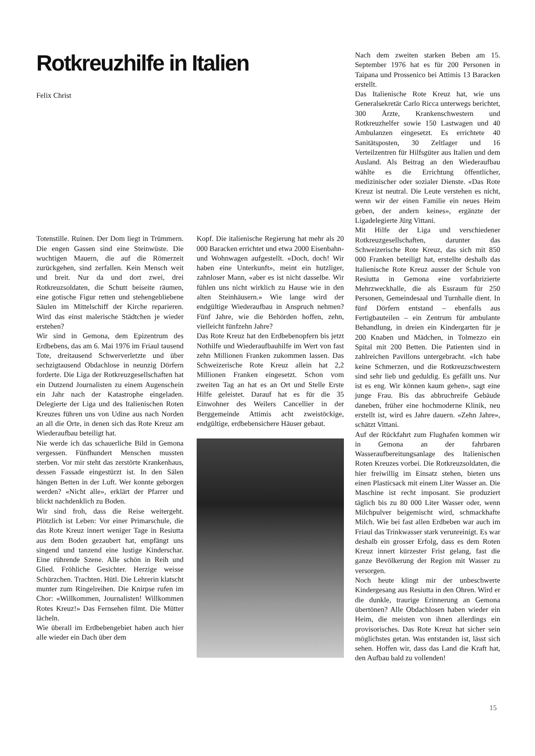Rotkreuzhilfe in Italien
Felix Christ
Totenstille. Ruinen. Der Dom liegt in Trümmern. Die engen Gassen sind eine Steinwüste. Die wuchtigen Mauern, die auf die Römerzeit zurückgehen, sind zerfallen. Kein Mensch weit und breit. Nur da und dort zwei, drei Rotkreuzsoldaten, die Schutt beiseite räumen, eine gotische Figur retten und stehengebliebene Säulen im Mittelschiff der Kirche reparieren. Wird das einst malerische Städtchen je wieder erstehen?
Wir sind in Gemona, dem Epizentrum des Erdbebens, das am 6. Mai 1976 im Friaul tausend Tote, dreitausend Schwerverletzte und über sechzigtausend Obdachlose in neunzig Dörfern forderte. Die Liga der Rotkreuzgesellschaften hat ein Dutzend Journalisten zu einem Augenschein ein Jahr nach der Katastrophe eingeladen. Delegierte der Liga und des Italienischen Roten Kreuzes führen uns von Udine aus nach Norden an all die Orte, in denen sich das Rote Kreuz am Wiederaufbau beteiligt hat.
Nie werde ich das schauerliche Bild in Gemona vergessen. Fünfhundert Menschen mussten sterben. Vor mir steht das zerstörte Krankenhaus, dessen Fassade eingestürzt ist. In den Sälen hängen Betten in der Luft. Wer konnte geborgen werden? «Nicht alle», erklärt der Pfarrer und blickt nachdenklich zu Boden.
Wir sind froh, dass die Reise weitergeht. Plötzlich ist Leben: Vor einer Primarschule, die das Rote Kreuz innert weniger Tage in Resiutta aus dem Boden gezaubert hat, empfängt uns singend und tanzend eine lustige Kinderschar. Eine rührende Szene. Alle schön in Reih und Glied. Fröhliche Gesichter. Herzige weisse Schürzchen. Trachten. Hütl. Die Lehrerin klatscht munter zum Ringelreihen. Die Knirpse rufen im Chor: «Willkommen, Journalisten! Willkommen Rotes Kreuz!» Das Fernsehen filmt. Die Mütter lächeln.
Wie überall im Erdbebengebiet haben auch hier alle wieder ein Dach über dem
Kopf. Die italienische Regierung hat mehr als 20 000 Baracken errichtet und etwa 2000 Eisenbahn- und Wohnwagen aufgestellt. «Doch, doch! Wir haben eine Unterkunft», meint ein hutzliger, zahnloser Mann, «aber es ist nicht dasselbe. Wir fühlen uns nicht wirklich zu Hause wie in den alten Steinhäusern.» Wie lange wird der endgültige Wiederaufbau in Anspruch nehmen? Fünf Jahre, wie die Behörden hoffen, zehn, vielleicht fünfzehn Jahre?
Das Rote Kreuz hat den Erdbebenopfern bis jetzt Nothilfe und Wiederaufbauhilfe im Wert von fast zehn Millionen Franken zukommen lassen. Das Schweizerische Rote Kreuz allein hat 2,2 Millionen Franken eingesetzt. Schon vom zweiten Tag an hat es an Ort und Stelle Erste Hilfe geleistet. Darauf hat es für die 35 Einwohner des Weilers Cancellier in der Berggemeinde Attimis acht zweistöckige, endgültige, erdbebensichere Häuser gebaut.
Nach dem zweiten starken Beben am 15. September 1976 hat es für 200 Personen in Taipana und Prossenico bei Attimis 13 Baracken erstellt.
Das Italienische Rote Kreuz hat, wie uns Generalsekretär Carlo Ricca unterwegs berichtet, 300 Ärzte, Krankenschwestern und Rotkreuzhelfer sowie 150 Lastwagen und 40 Ambulanzen eingesetzt. Es errichtete 40 Sanitätsposten, 30 Zeltlager und 16 Verteilzentren für Hilfsgüter aus Italien und dem Ausland. Als Beitrag an den Wiederaufbau wählte es die Errichtung öffentlicher, medizinischer oder sozialer Dienste. «Das Rote Kreuz ist neutral. Die Leute verstehen es nicht, wenn wir der einen Familie ein neues Heim geben, der andern keines», ergänzte der Ligadelegierte Jürg Vittani.
Mit Hilfe der Liga und verschiedener Rotkreuzgesellschaften, darunter das Schweizerische Rote Kreuz, das sich mit 850 000 Franken beteiligt hat, erstellte deshalb das Italienische Rote Kreuz ausser der Schule von Resiutta in Gemona eine vorfabrizierte Mehrzweckhalle, die als Essraum für 250 Personen, Gemeindesaal und Turnhalle dient. In fünf Dörfern entstand – ebenfalls aus Fertigbauteilen – ein Zentrum für ambulante Behandlung, in dreien ein Kindergarten für je 200 Knaben und Mädchen, in Tolmezzo ein Spital mit 200 Betten. Die Patienten sind in zahlreichen Pavillons untergebracht. «Ich habe keine Schmerzen, und die Rotkreuzschwestern sind sehr lieb und geduldig. Es gefällt uns. Nur ist es eng. Wir können kaum gehen», sagt eine junge Frau. Bis das abbruchreife Gebäude daneben, früher eine hochmoderne Klinik, neu erstellt ist, wird es Jahre dauern. «Zehn Jahre», schätzt Vittani.
Auf der Rückfahrt zum Flughafen kommen wir in Gemona an der fahrbaren Wasseraufbereitungsanlage des Italienischen Roten Kreuzes vorbei. Die Rotkreuzsoldaten, die hier freiwillig im Einsatz stehen, bieten uns einen Plasticsack mit einem Liter Wasser an. Die Maschine ist recht imposant. Sie produziert täglich bis zu 80 000 Liter Wasser oder, wenn Milchpulver beigemischt wird, schmackhafte Milch. Wie bei fast allen Erdbeben war auch im Friaul das Trinkwasser stark verunreinigt. Es war deshalb ein grosser Erfolg, dass es dem Roten Kreuz innert kürzester Frist gelang, fast die ganze Bevölkerung der Region mit Wasser zu versorgen.
Noch heute klingt mir der unbeschwerte Kindergesang aus Resiutta in den Ohren. Wird er die dunkle, traurige Erinnerung an Gemona übertönen? Alle Obdachlosen haben wieder ein Heim, die meisten von ihnen allerdings ein provisorisches. Das Rote Kreuz hat sicher sein möglichstes getan. Was entstanden ist, lässt sich sehen. Hoffen wir, dass das Land die Kraft hat, den Aufbau bald zu vollenden!
15